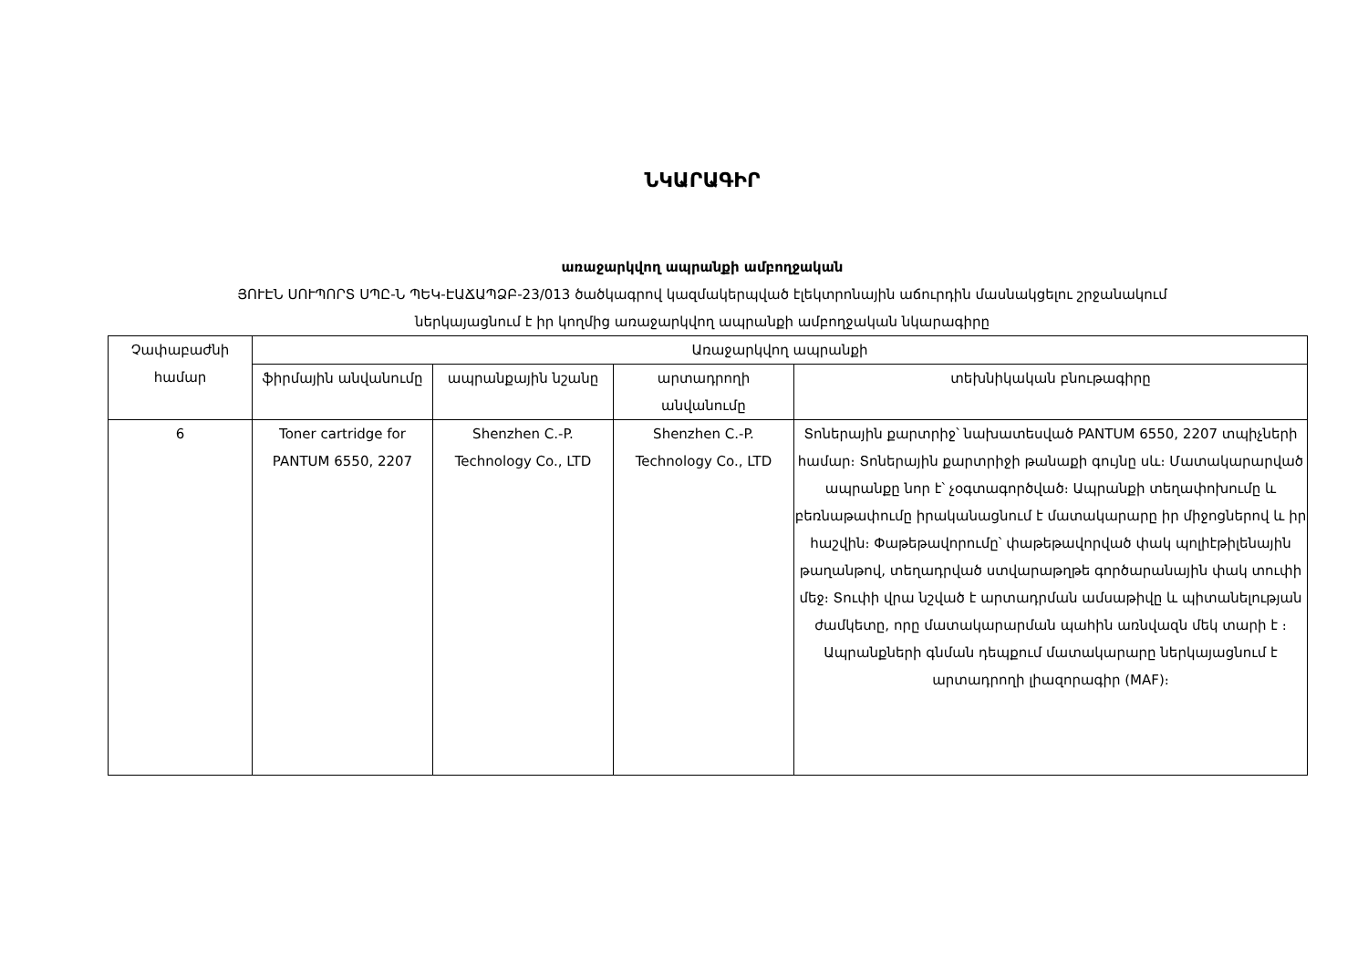ՆԿԱՐԱԳԻՐ
առաջարկվող ապրանքի ամբողջական
ՅՈՒԷՆ ՍՈՒՊՈՐՏ ՍՊԸ-Ն ՊԵԿ-ԷԱՃԱՊՁԲ-23/013 ծածկագրով կազմակերպված էլեկտրոնային աճուրդին մասնակցելու շրջանակում
ներկայացնում է իր կողմից առաջարկվող ապրանքի ամբողջական նկարագիրը
| Չափաբաժնի համար | Առաջարկվող ապրանքի | | | |
| --- | --- | --- | --- | --- |
| | ֆիրմային անվանումը | ապրանքային նշանը | արտադրողի անվանումը | տեխնիկական բնութագիրը |
| 6 | Toner cartridge for PANTUM 6550, 2207 | Shenzhen C.-P. Technology Co., LTD | Shenzhen C.-P. Technology Co., LTD | Տոներային քարտրիջ՝ նախատեսված PANTUM 6550, 2207 տպիչների համար։ Տոներային քարտրիջի թանաքի գույնը սև։ Մատակարարված ապրանքը նոր է՝ չօգտագործված։ Ապրանքի տեղափոխումը և բեռնաթափումը իրականացնում է մատակարարը իր միջոցներով և իր հաշվին։ Փաթեթավորումը՝ փաթեթավորված փակ պոլիէթիլենային թաղանթով, տեղադրված ստվարաթղթե գործարանային փակ տուփի մեջ։ Տուփի վրա նշված է արտադրման ամսաթիվը և պիտանելության ժամկետը, որը մատակարարման պահին առնվազն մեկ տարի է ։ Ապրանքների գնման դեպքում մատակարարը ներկայացնում է արտադրողի լիազորագիր (MAF)։ |